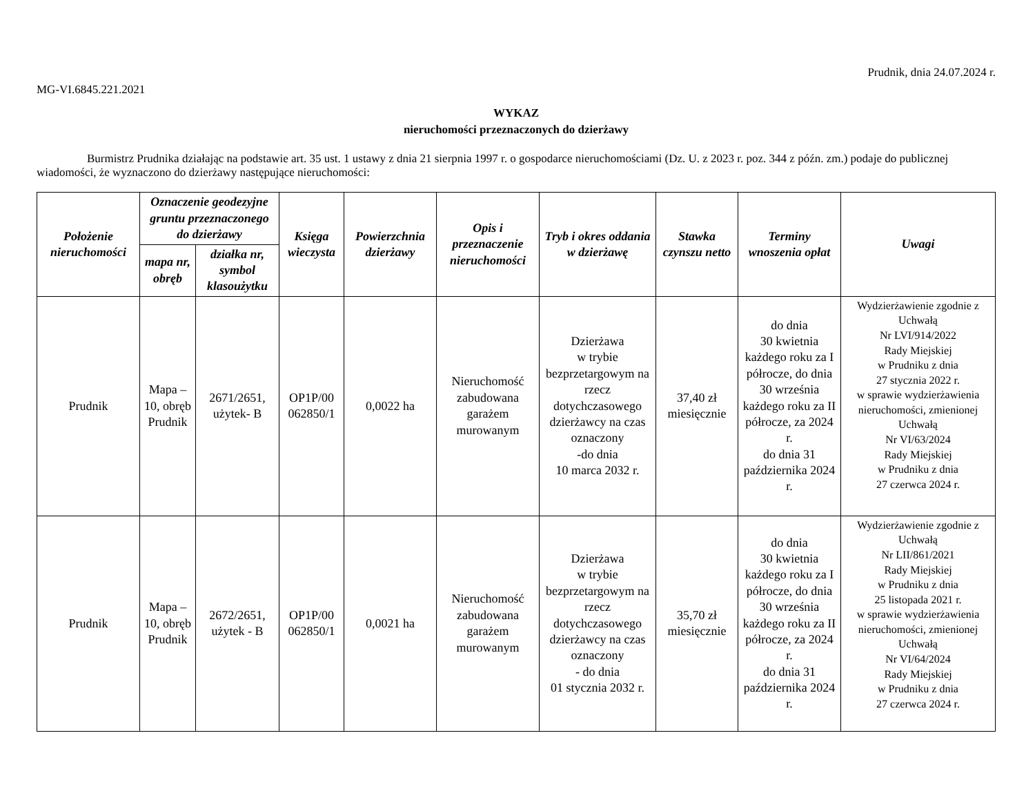Prudnik, dnia 24.07.2024 r.
MG-VI.6845.221.2021
WYKAZ
nieruchomości przeznaczonych do dzierżawy
Burmistrz Prudnika działając na podstawie art. 35 ust. 1 ustawy z dnia 21 sierpnia 1997 r. o gospodarce nieruchomościami (Dz. U. z 2023 r. poz. 344 z późn. zm.) podaje do publicznej wiadomości, że wyznaczono do dzierżawy następujące nieruchomości:
| Położenie nieruchomości | Oznaczenie geodezyjne gruntu przeznaczonego do dzierżawy | | Księga wieczysta | Powierzchnia dzierżawy | Opis i przeznaczenie nieruchomości | Tryb i okres oddania w dzierżawę | Stawka czynszu netto | Terminy wnoszenia opłat | Uwagi |
| --- | --- | --- | --- | --- | --- | --- | --- | --- | --- |
| | mapa nr, obręb | działka nr, symbol klasoużytku | | | | | | | |
| Prudnik | Mapa – 10, obręb Prudnik | 2671/2651, użytek- B | OP1P/00 062850/1 | 0,0022 ha | Nieruchomość zabudowana garażem murowanym | Dzierżawa w trybie bezprzetargowym na rzecz dotychczasowego dzierżawcy na czas oznaczony -do dnia 10 marca 2032 r. | 37,40 zł miesięcznie | do dnia 30 kwietnia każdego roku za I półrocze, do dnia 30 września każdego roku za II półrocze, za 2024 r. do dnia 31 października 2024 r. | Wydzierżawienie zgodnie z Uchwałą Nr LVI/914/2022 Rady Miejskiej w Prudniku z dnia 27 stycznia 2022 r. w sprawie wydzierżawienia nieruchomości, zmienionej Uchwałą Nr VI/63/2024 Rady Miejskiej w Prudniku z dnia 27 czerwca 2024 r. |
| Prudnik | Mapa – 10, obręb Prudnik | 2672/2651, użytek - B | OP1P/00 062850/1 | 0,0021 ha | Nieruchomość zabudowana garażem murowanym | Dzierżawa w trybie bezprzetargowym na rzecz dotychczasowego dzierżawcy na czas oznaczony - do dnia 01 stycznia 2032 r. | 35,70 zł miesięcznie | do dnia 30 kwietnia każdego roku za I półrocze, do dnia 30 września każdego roku za II półrocze, za 2024 r. do dnia 31 października 2024 r. | Wydzierżawienie zgodnie z Uchwałą Nr LII/861/2021 Rady Miejskiej w Prudniku z dnia 25 listopada 2021 r. w sprawie wydzierżawienia nieruchomości, zmienionej Uchwałą Nr VI/64/2024 Rady Miejskiej w Prudniku z dnia 27 czerwca 2024 r. |